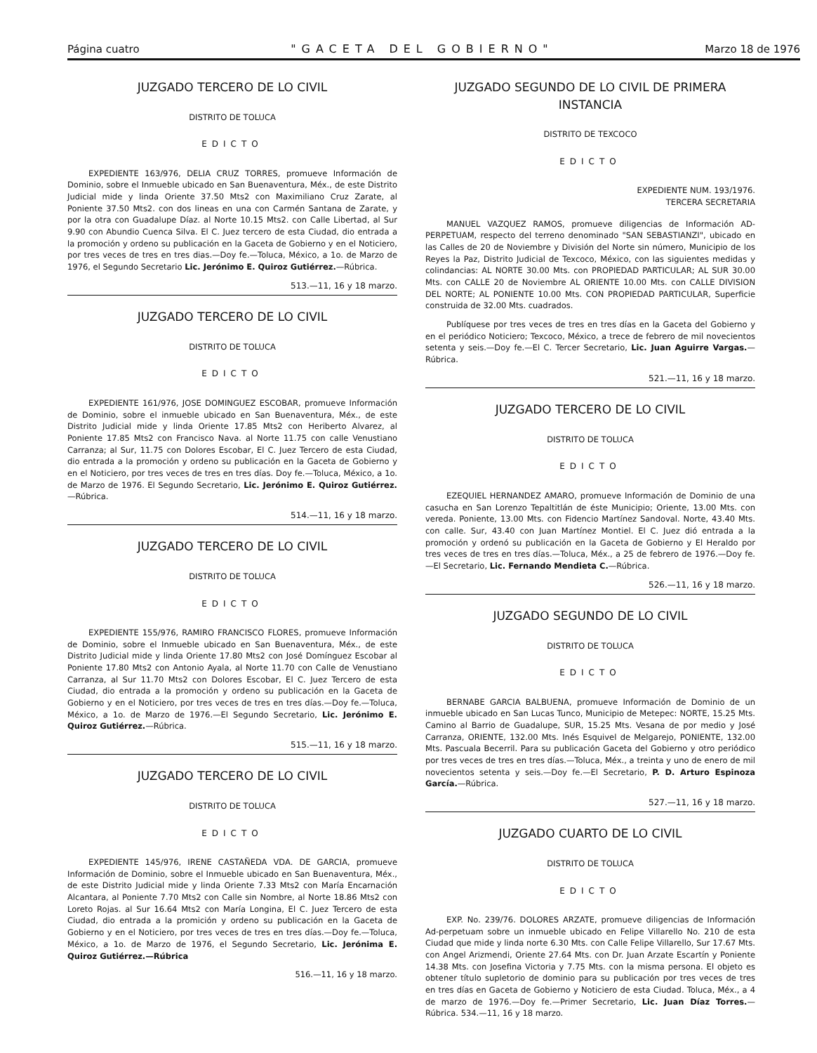Página cuatro "GACETA DEL GOBIERNO" Marzo 18 de 1976
JUZGADO TERCERO DE LO CIVIL
DISTRITO DE TOLUCA
EDICTO
EXPEDIENTE 163/976, DELIA CRUZ TORRES, promueve Información de Dominio, sobre el Inmueble ubicado en San Buenaventura, Méx., de este Distrito Judicial mide y linda Oriente 37.50 Mts2 con Maximiliano Cruz Zarate, al Poniente 37.50 Mts2. con dos lineas en una con Carmén Santana de Zarate, y por la otra con Guadalupe Díaz. al Norte 10.15 Mts2. con Calle Libertad, al Sur 9.90 con Abundio Cuenca Silva. El C. Juez tercero de esta Ciudad, dio entrada a la promoción y ordeno su publicación en la Gaceta de Gobierno y en el Noticiero, por tres veces de tres en tres dias.—Doy fe.—Toluca, México, a 1o. de Marzo de 1976, el Segundo Secretario Lic. Jerónimo E. Quiroz Gutiérrez.—Rúbrica.
513.—11, 16 y 18 marzo.
JUZGADO TERCERO DE LO CIVIL
DISTRITO DE TOLUCA
EDICTO
EXPEDIENTE 161/976, JOSE DOMINGUEZ ESCOBAR, promueve Información de Dominio, sobre el inmueble ubicado en San Buenaventura, Méx., de este Distrito Judicial mide y linda Oriente 17.85 Mts2 con Heriberto Alvarez, al Poniente 17.85 Mts2 con Francisco Nava. al Norte 11.75 con calle Venustiano Carranza; al Sur, 11.75 con Dolores Escobar, El C. Juez Tercero de esta Ciudad, dio entrada a la promoción y ordeno su publicación en la Gaceta de Gobierno y en el Noticiero, por tres veces de tres en tres días. Doy fe.—Toluca, México, a 1o. de Marzo de 1976. El Segundo Secretario, Lic. Jerónimo E. Quiroz Gutiérrez.—Rúbrica.
514.—11, 16 y 18 marzo.
JUZGADO TERCERO DE LO CIVIL
DISTRITO DE TOLUCA
EDICTO
EXPEDIENTE 155/976, RAMIRO FRANCISCO FLORES, promueve Información de Dominio, sobre el Inmueble ubicado en San Buenaventura, Méx., de este Distrito Judicial mide y linda Oriente 17.80 Mts2 con José Domínguez Escobar al Poniente 17.80 Mts2 con Antonio Ayala, al Norte 11.70 con Calle de Venustiano Carranza, al Sur 11.70 Mts2 con Dolores Escobar, El C. Juez Tercero de esta Ciudad, dio entrada a la promoción y ordeno su publicación en la Gaceta de Gobierno y en el Noticiero, por tres veces de tres en tres días.—Doy fe.—Toluca, México, a 1o. de Marzo de 1976.—El Segundo Secretario, Lic. Jerónimo E. Quiroz Gutiérrez.—Rúbrica.
515.—11, 16 y 18 marzo.
JUZGADO TERCERO DE LO CIVIL
DISTRITO DE TOLUCA
EDICTO
EXPEDIENTE 145/976, IRENE CASTAÑEDA VDA. DE GARCIA, promueve Información de Dominio, sobre el Inmueble ubicado en San Buenaventura, Méx., de este Distrito Judicial mide y linda Oriente 7.33 Mts2 con María Encarnación Alcantara, al Poniente 7.70 Mts2 con Calle sin Nombre, al Norte 18.86 Mts2 con Loreto Rojas. al Sur 16.64 Mts2 con María Longina, El C. Juez Tercero de esta Ciudad, dio entrada a la promición y ordeno su publicación en la Gaceta de Gobierno y en el Noticiero, por tres veces de tres en tres días.—Doy fe.—Toluca, México, a 1o. de Marzo de 1976, el Segundo Secretario, Lic. Jerónima E. Quiroz Gutiérrez.—Rúbrica
516.—11, 16 y 18 marzo.
JUZGADO SEGUNDO DE LO CIVIL DE PRIMERA INSTANCIA
DISTRITO DE TEXCOCO
EDICTO
EXPEDIENTE NUM. 193/1976.
TERCERA SECRETARIA
MANUEL VAZQUEZ RAMOS, promueve diligencias de Información AD-PERPETUAM, respecto del terreno denominado "SAN SEBASTIANZI", ubicado en las Calles de 20 de Noviembre y División del Norte sin número, Municipio de los Reyes la Paz, Distrito Judicial de Texcoco, México, con las siguientes medidas y colindancias: AL NORTE 30.00 Mts. con PROPIEDAD PARTICULAR; AL SUR 30.00 Mts. con CALLE 20 de Noviembre AL ORIENTE 10.00 Mts. con CALLE DIVISION DEL NORTE; AL PONIENTE 10.00 Mts. CON PROPIEDAD PARTICULAR, Superficie construida de 32.00 Mts. cuadrados.
Publíquese por tres veces de tres en tres días en la Gaceta del Gobierno y en el periódico Noticiero; Texcoco, México, a trece de febrero de mil novecientos setenta y seis.—Doy fe.—El C. Tercer Secretario, Lic. Juan Aguirre Vargas.—Rúbrica.
521.—11, 16 y 18 marzo.
JUZGADO TERCERO DE LO CIVIL
DISTRITO DE TOLUCA
EDICTO
EZEQUIEL HERNANDEZ AMARO, promueve Información de Dominio de una casucha en San Lorenzo Tepaltitlán de éste Municipio; Oriente, 13.00 Mts. con vereda. Poniente, 13.00 Mts. con Fidencio Martínez Sandoval. Norte, 43.40 Mts. con calle. Sur, 43.40 con Juan Martínez Montiel. El C. Juez dió entrada a la promoción y ordenó su publicación en la Gaceta de Gobierno y El Heraldo por tres veces de tres en tres días.—Toluca, Méx., a 25 de febrero de 1976.—Doy fe.—El Secretario, Lic. Fernando Mendieta C.—Rúbrica.
526.—11, 16 y 18 marzo.
JUZGADO SEGUNDO DE LO CIVIL
DISTRITO DE TOLUCA
EDICTO
BERNABE GARCIA BALBUENA, promueve Información de Dominio de un inmueble ubicado en San Lucas Tunco, Municipio de Metepec: NORTE, 15.25 Mts. Camino al Barrio de Guadalupe, SUR, 15.25 Mts. Vesana de por medio y José Carranza, ORIENTE, 132.00 Mts. Inés Esquivel de Melgarejo, PONIENTE, 132.00 Mts. Pascuala Becerril. Para su publicación Gaceta del Gobierno y otro periódico por tres veces de tres en tres días.—Toluca, Méx., a treinta y uno de enero de mil novecientos setenta y seis.—Doy fe.—El Secretario, P. D. Arturo Espinoza García.—Rúbrica.
527.—11, 16 y 18 marzo.
JUZGADO CUARTO DE LO CIVIL
DISTRITO DE TOLUCA
EDICTO
EXP. No. 239/76. DOLORES ARZATE, promueve diligencias de Información Ad-perpetuam sobre un inmueble ubicado en Felipe Villarello No. 210 de esta Ciudad que mide y linda norte 6.30 Mts. con Calle Felipe Villarello, Sur 17.67 Mts. con Angel Arizmendi, Oriente 27.64 Mts. con Dr. Juan Arzate Escartín y Poniente 14.38 Mts. con Josefina Victoria y 7.75 Mts. con la misma persona. El objeto es obtener título supletorio de dominio para su publicación por tres veces de tres en tres días en Gaceta de Gobierno y Noticiero de esta Ciudad. Toluca, Méx., a 4 de marzo de 1976.—Doy fe.—Primer Secretario, Lic. Juan Díaz Torres.—Rúbrica. 534.—11, 16 y 18 marzo.